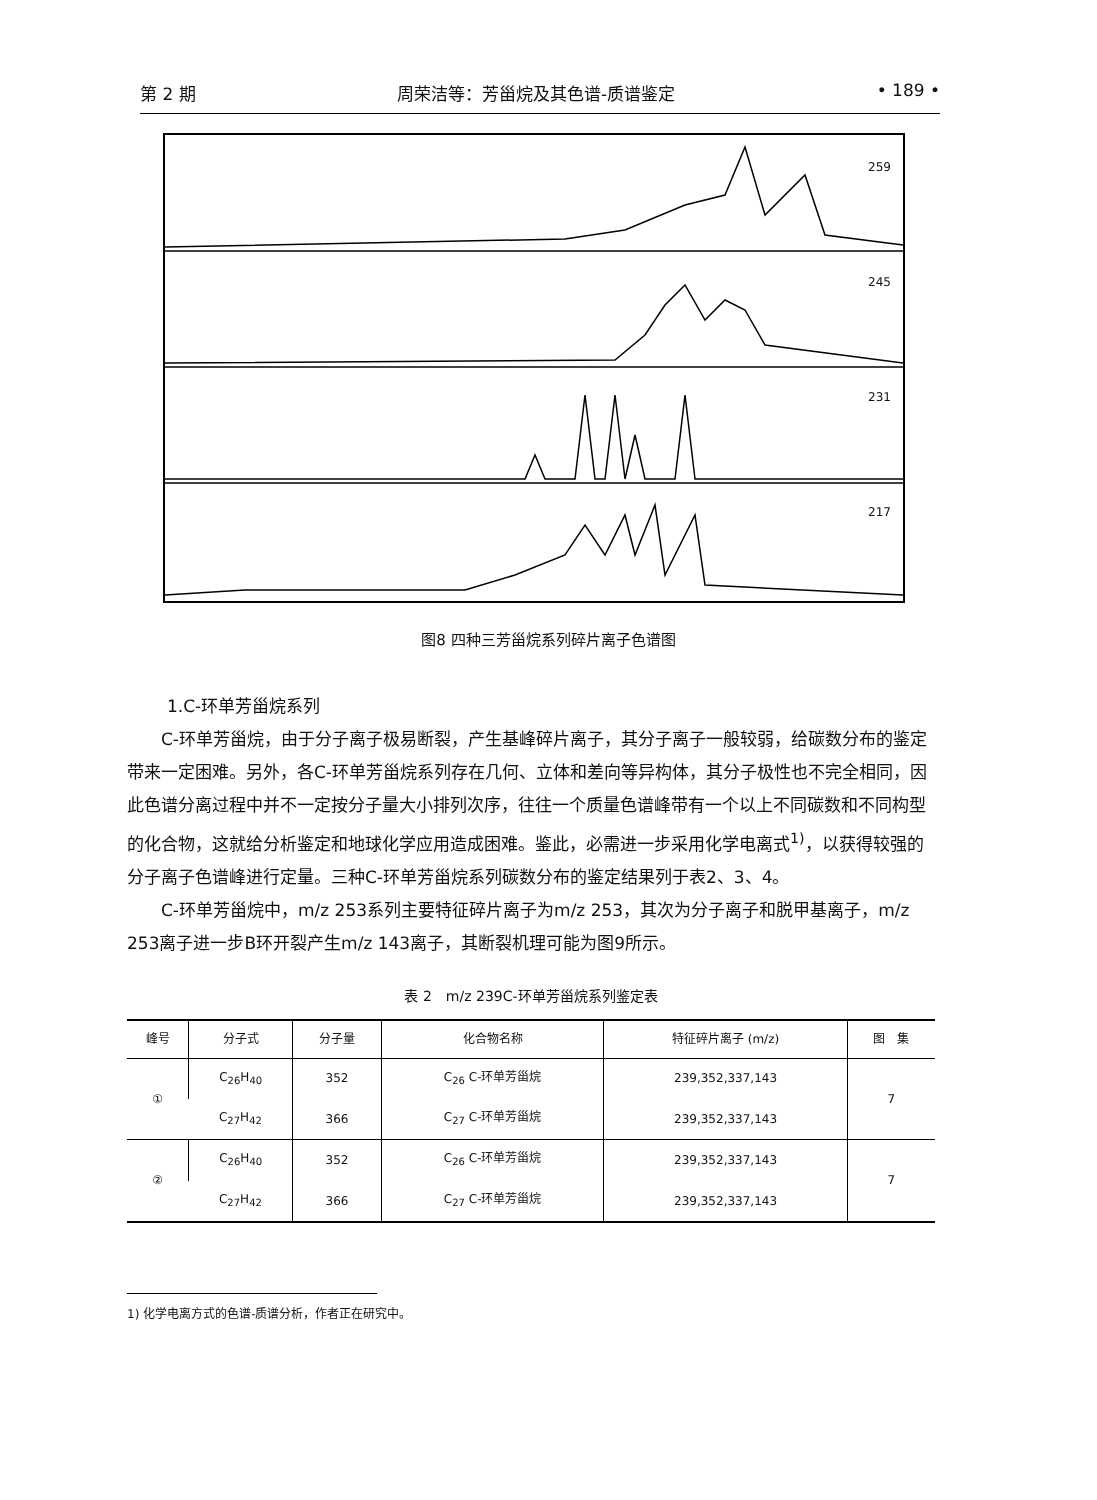第 2 期 周荣洁等：芳甾烷及其色谱-质谱鉴定 • 189 •
259
245
231
217
图8 四种三芳甾烷系列碎片离子色谱图
1.C-环单芳甾烷系列
C-环单芳甾烷，由于分子离子极易断裂，产生基峰碎片离子，其分子离子一般较弱，给碳数分布的鉴定带来一定困难。另外，各C-环单芳甾烷系列存在几何、立体和差向等异构体，其分子极性也不完全相同，因此色谱分离过程中并不一定按分子量大小排列次序，往往一个质量色谱峰带有一个以上不同碳数和不同构型的化合物，这就给分析鉴定和地球化学应用造成困难。鉴此，必需进一步采用化学电离式<sup>1)</sup>，以获得较强的分子离子色谱峰进行定量。三种C-环单芳甾烷系列碳数分布的鉴定结果列于表2、3、4。
C-环单芳甾烷中，m/z 253系列主要特征碎片离子为m/z 253，其次为分子离子和脱甲基离子，m/z 253离子进一步B环开裂产生m/z 143离子，其断裂机理可能为图9所示。
表 2　m/z 239C-环单芳甾烷系列鉴定表
| 峰号 | 分子式 | 分子量 | 化合物名称 | 特征碎片离子 (m/z) | 图 集 |
| --- | --- | --- | --- | --- | --- |
| ① | C<sub>26</sub>H<sub>40</sub> | 352 | C<sub>26</sub> C-环单芳甾烷 | 239,352,337,143 | 7 |
| | C<sub>27</sub>H<sub>42</sub> | 366 | C<sub>27</sub> C-环单芳甾烷 | 239,352,337,143 | |
| ② | C<sub>26</sub>H<sub>40</sub> | 352 | C<sub>26</sub> C-环单芳甾烷 | 239,352,337,143 | 7 |
| | C<sub>27</sub>H<sub>42</sub> | 366 | C<sub>27</sub> C-环单芳甾烷 | 239,352,337,143 | |
1) 化学电离方式的色谱-质谱分析，作者正在研究中。